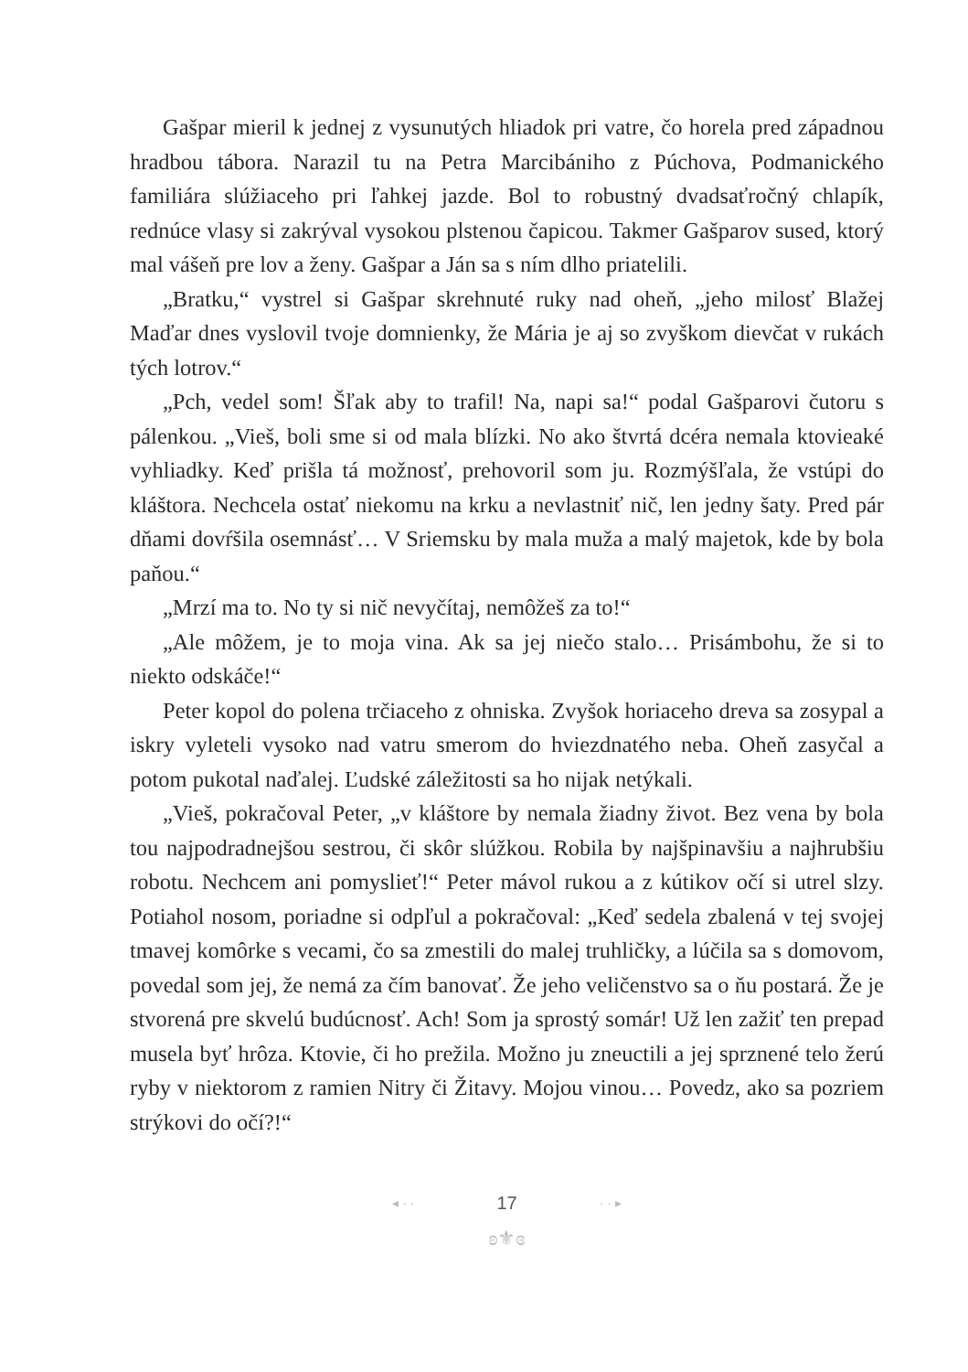Gašpar mieril k jednej z vysunutých hliadok pri vatre, čo horela pred západnou hradbou tábora. Narazil tu na Petra Marcibániho z Púchova, Podmanického familiára slúžiaceho pri ľahkej jazde. Bol to robustný dvadsaťročný chlapík, rednúce vlasy si zakrýval vysokou plstenou čapicou. Takmer Gašparov sused, ktorý mal vášeň pre lov a ženy. Gašpar a Ján sa s ním dlho priatelili.
„Bratku,“ vystrel si Gašpar skrehnuté ruky nad oheň, „jeho milosť Blažej Maďar dnes vyslovil tvoje domnienky, že Mária je aj so zvyškom dievčat v rukách tých lotrov.“
„Pch, vedel som! Šľak aby to trafil! Na, napi sa!“ podal Gašparovi čutoru s pálenkou. „Vieš, boli sme si od mala blízki. No ako štvrtá dcéra nemala ktovieaké vyhliadky. Keď prišla tá možnosť, prehovoril som ju. Rozmýšľala, že vstúpi do kláštora. Nechcela ostať niekomu na krku a nevlastniť nič, len jedny šaty. Pred pár dňami dovŕšila osemnásť… V Sriemsku by mala muža a malý majetok, kde by bola paňou.“
„Mrzí ma to. No ty si nič nevyčítaj, nemôžeš za to!“
„Ale môžem, je to moja vina. Ak sa jej niečo stalo… Prisámbohu, že si to niekto odskáče!“
Peter kopol do polena trčiaceho z ohniska. Zvyšok horiaceho dreva sa zosypal a iskry vyleteli vysoko nad vatru smerom do hviezdnatého neba. Oheň zasyčal a potom pukotal naďalej. Ľudské záležitosti sa ho nijak netýkali.
„Vieš, pokračoval Peter, „v kláštore by nemala žiadny život. Bez vena by bola tou najpodradnejšou sestrou, či skôr slúžkou. Robila by najšpinavšiu a najhrubšiu robotu. Nechcem ani pomyslieť!“ Peter mávol rukou a z kútikov očí si utrel slzy. Potiahol nosom, poriadne si odpľul a pokračoval: „Keď sedela zbalená v tej svojej tmavej komôrke s vecami, čo sa zmestili do malej truhličky, a lúčila sa s domovom, povedal som jej, že nemá za čím banovať. Že jeho veličenstvo sa o ňu postará. Že je stvorená pre skvelú budúcnosť. Ach! Som ja sprostý somár! Už len zažiť ten prepad musela byť hrôza. Ktovie, či ho prežila. Možno ju zneuctili a jej sprznené telo žerú ryby v niektorom z ramien Nitry či Žitavy. Mojou vinou… Povedz, ako sa pozriem strýkovi do očí?!“
◂ · · 17 · · ▸
ʚ⚜ɞ